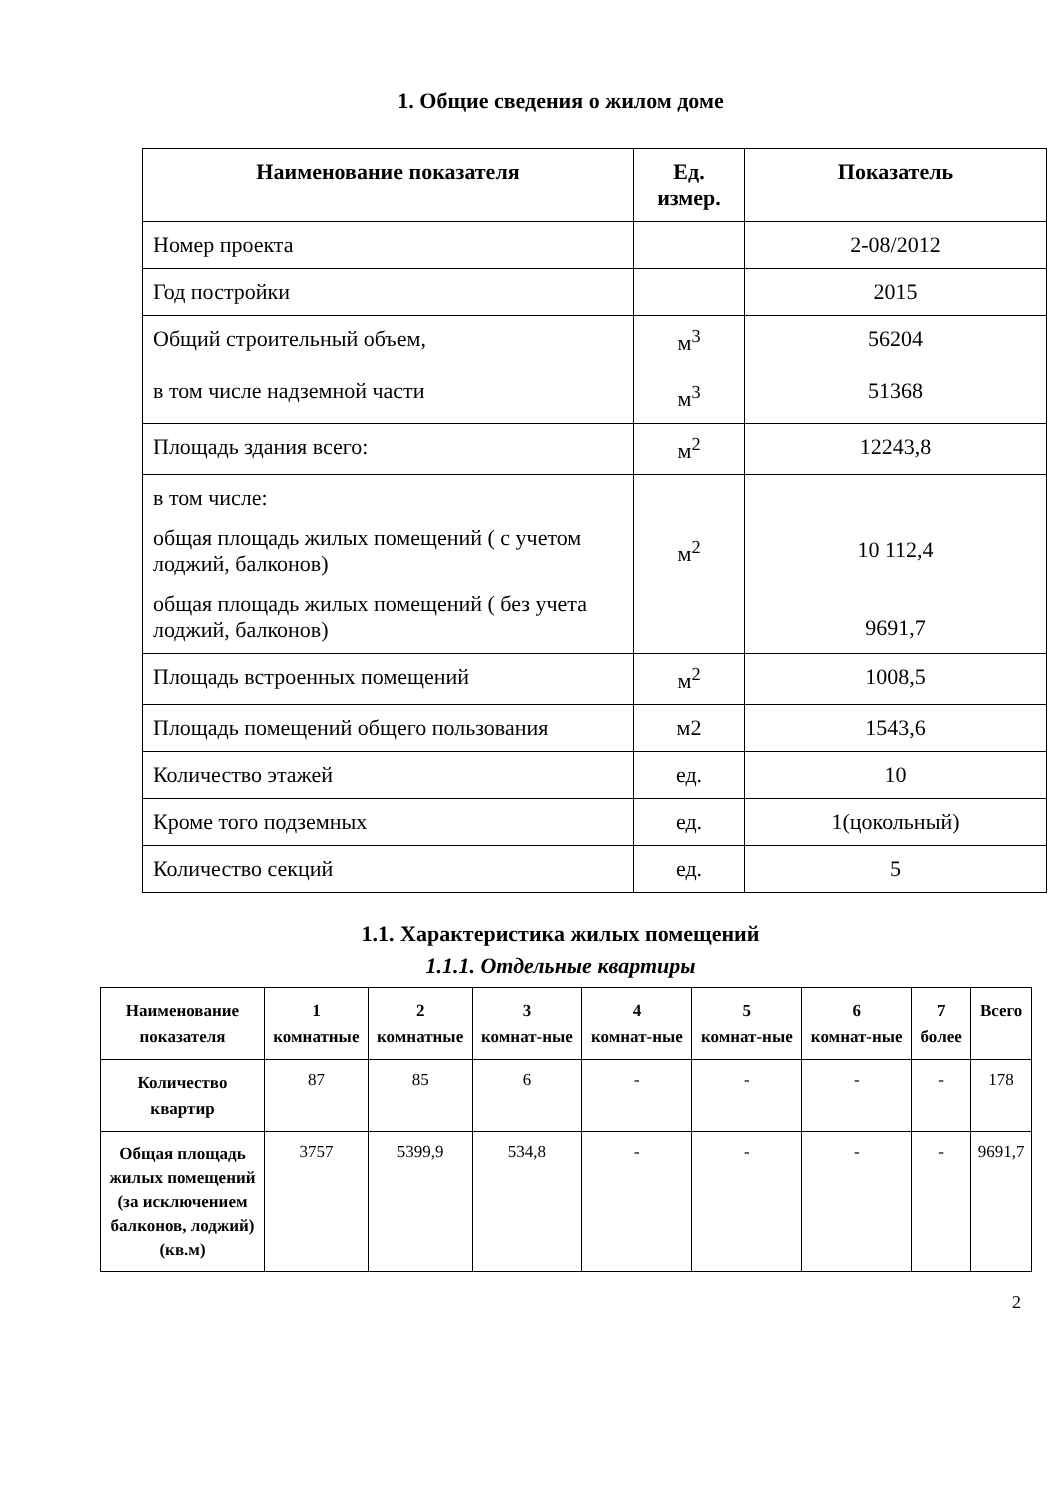1. Общие сведения о жилом доме
| Наименование показателя | Ед. измер. | Показатель |
| --- | --- | --- |
| Номер проекта | | 2-08/2012 |
| Год постройки | | 2015 |
| Общий строительный объем, в том числе надземной части | м<sup>3</sup> м<sup>3</sup> | 56204 51368 |
| Площадь здания всего: | м<sup>2</sup> | 12243,8 |
| в том числе: общая площадь жилых помещений ( с учетом лоджий, балконов) общая площадь жилых помещений ( без учета лоджий, балконов) | м<sup>2</sup> | 10 112,4 9691,7 |
| Площадь встроенных помещений | м<sup>2</sup> | 1008,5 |
| Площадь помещений общего пользования | м2 | 1543,6 |
| Количество этажей | ед. | 10 |
| Кроме того подземных | ед. | 1(цокольный) |
| Количество секций | ед. | 5 |
1.1. Характеристика жилых помещений
1.1.1. Отдельные квартиры
| Наименование показателя | 1 комнатные | 2 комнатные | 3 комнат-ные | 4 комнат-ные | 5 комнат-ные | 6 комнат-ные | 7 более | Всего |
| --- | --- | --- | --- | --- | --- | --- | --- | --- |
| Количество квартир | 87 | 85 | 6 | - | - | - | - | 178 |
| Общая площадь жилых помещений (за исключением балконов, лоджий)(кв.м) | 3757 | 5399,9 | 534,8 | - | - | - | - | 9691,7 |
2